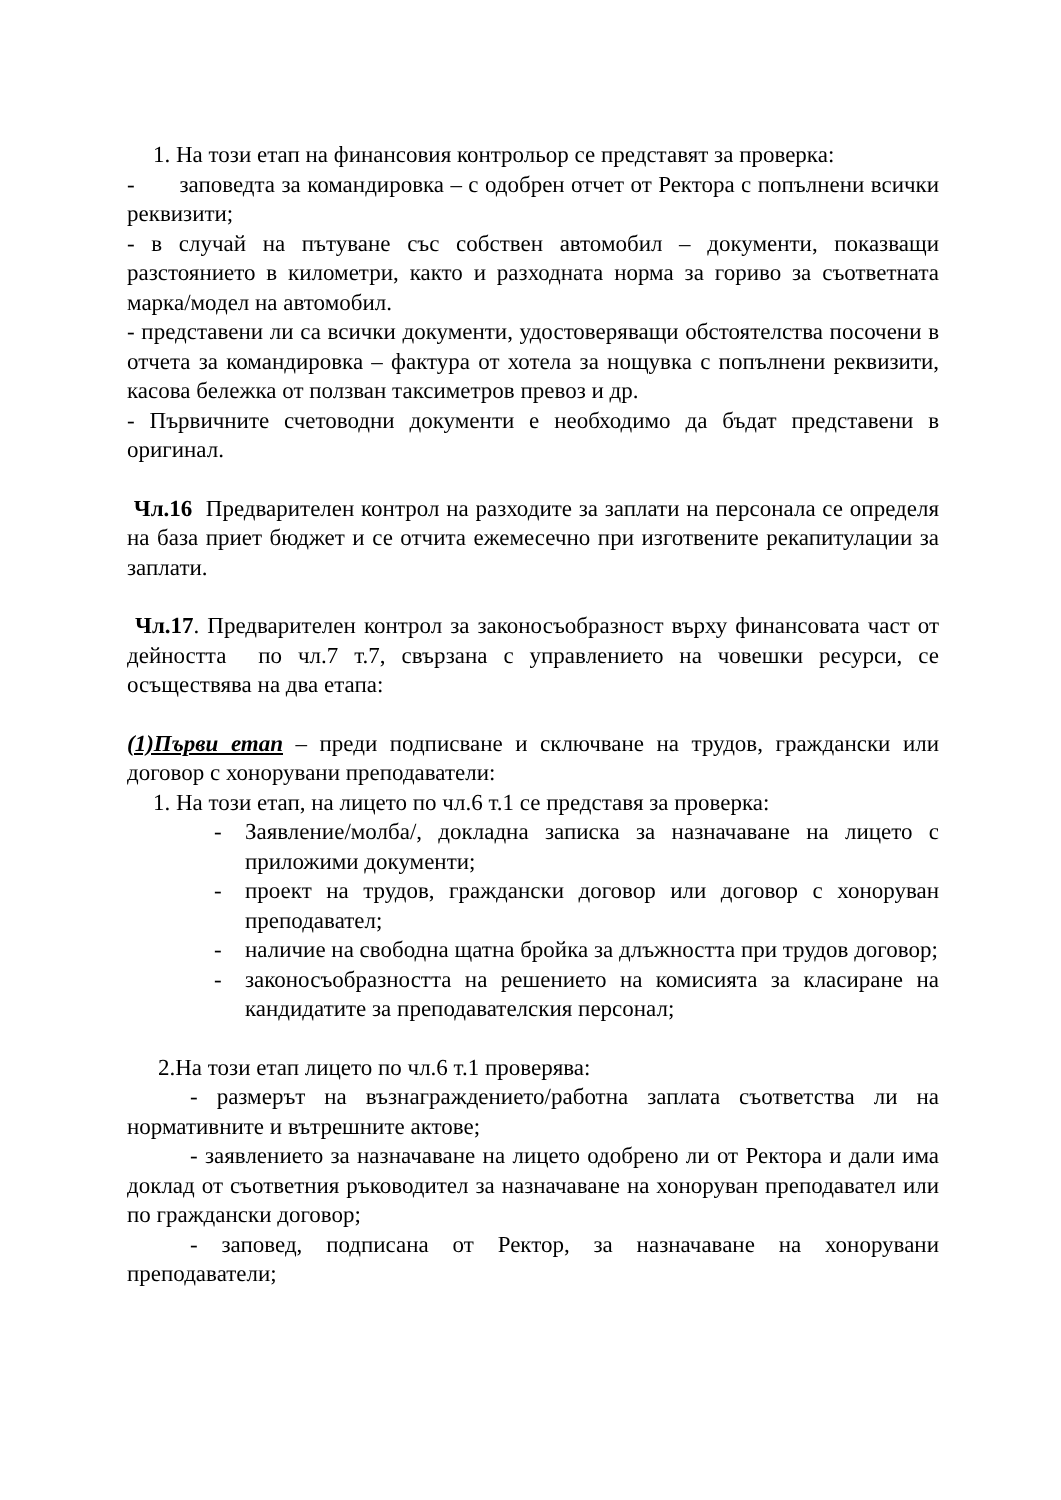1. На този етап на финансовия контрольор се представят за проверка:
- заповедта за командировка – с одобрен отчет от Ректора с попълнени всички реквизити;
- в случай на пътуване със собствен автомобил – документи, показващи разстоянието в километри, както и разходната норма за гориво за съответната марка/модел на автомобил.
- представени ли са всички документи, удостоверяващи обстоятелства посочени в отчета за командировка – фактура от хотела за нощувка с попълнени реквизити, касова бележка от ползван таксиметров превоз и др.
- Първичните счетоводни документи е необходимо да бъдат представени в оригинал.
Чл.16 Предварителен контрол на разходите за заплати на персонала се определя на база приет бюджет и се отчита ежемесечно при изготвените рекапитулации за заплати.
Чл.17. Предварителен контрол за законосъобразност върху финансовата част от дейността по чл.7 т.7, свързана с управлението на човешки ресурси, се осъществява на два етапа:
(1)Първи етап – преди подписване и сключване на трудов, граждански или договор с хонорувани преподаватели:
1. На този етап, на лицето по чл.6 т.1 се представя за проверка:
- Заявление/молба/, докладна записка за назначаване на лицето с приложими документи;
- проект на трудов, граждански договор или договор с хоноруван преподавател;
- наличие на свободна щатна бройка за длъжността при трудов договор;
- законосъобразността на решението на комисията за класиране на кандидатите за преподавателския персонал;
2.На този етап лицето по чл.6 т.1 проверява:
- размерът на възнаграждението/работна заплата съответства ли на нормативните и вътрешните актове;
- заявлението за назначаване на лицето одобрено ли от Ректора и дали има доклад от съответния ръководител за назначаване на хоноруван преподавател или по граждански договор;
- заповед, подписана от Ректор, за назначаване на хонорувани преподаватели;